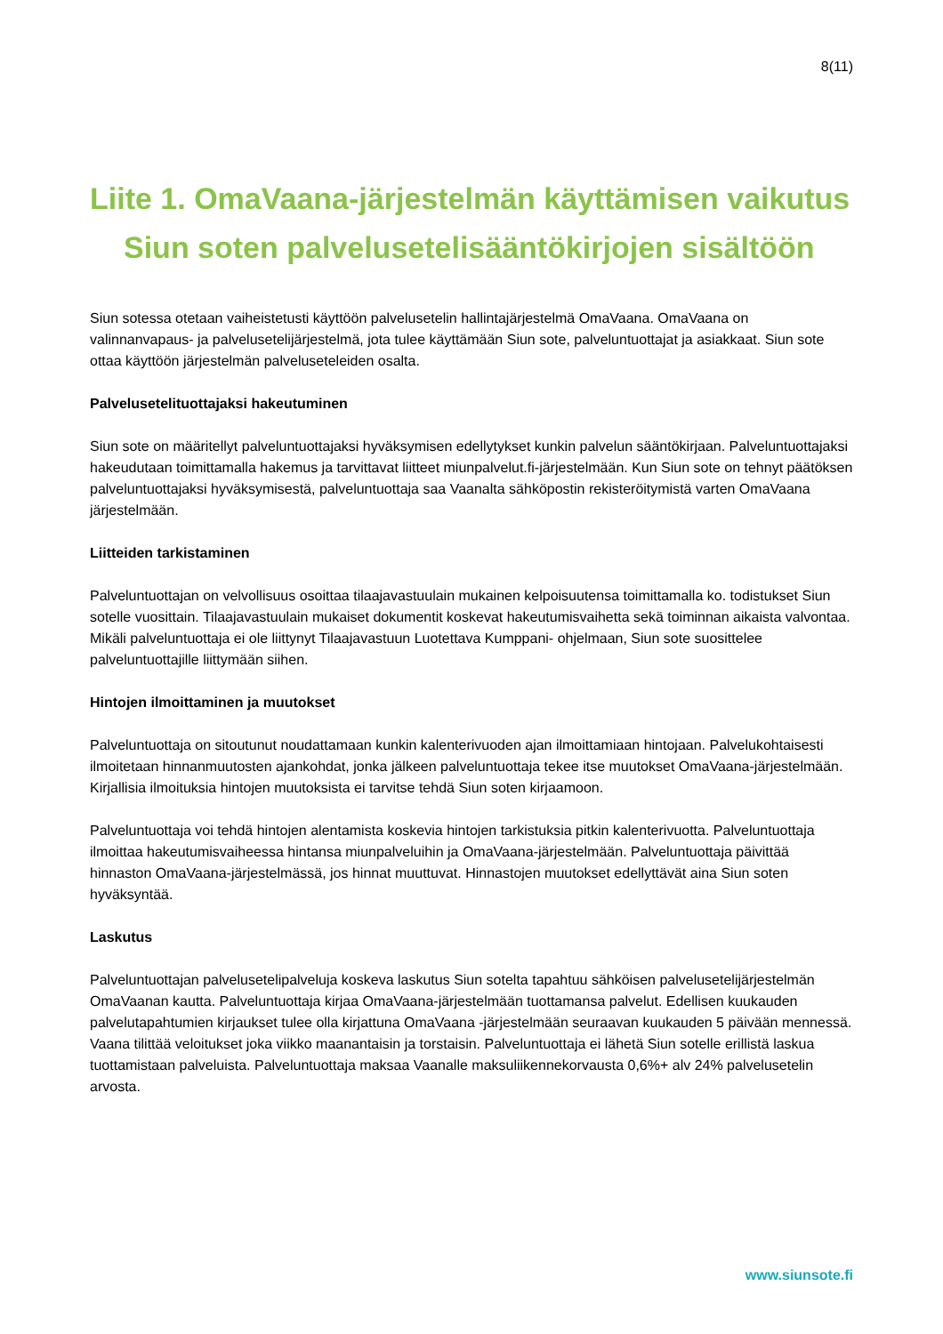8(11)
Liite 1. OmaVaana-järjestelmän käyttämisen vaikutus Siun soten palvelusetelisääntökirjojen sisältöön
Siun sotessa otetaan vaiheistetusti käyttöön palvelusetelin hallintajärjestelmä OmaVaana. OmaVaana on valinnanvapaus- ja palvelusetelijärjestelmä, jota tulee käyttämään Siun sote, palveluntuottajat ja asiakkaat. Siun sote ottaa käyttöön järjestelmän palveluseteleiden osalta.
Palvelusetelituottajaksi hakeutuminen
Siun sote on määritellyt palveluntuottajaksi hyväksymisen edellytykset kunkin palvelun sääntökirjaan. Palveluntuottajaksi hakeudutaan toimittamalla hakemus ja tarvittavat liitteet miunpalvelut.fi-järjestelmään. Kun Siun sote on tehnyt päätöksen palveluntuottajaksi hyväksymisestä, palveluntuottaja saa Vaanalta sähköpostin rekisteröitymistä varten OmaVaana järjestelmään.
Liitteiden tarkistaminen
Palveluntuottajan on velvollisuus osoittaa tilaajavastuulain mukainen kelpoisuutensa toimittamalla ko. todistukset Siun sotelle vuosittain. Tilaajavastuulain mukaiset dokumentit koskevat hakeutumisvaihetta sekä toiminnan aikaista valvontaa. Mikäli palveluntuottaja ei ole liittynyt Tilaajavastuun Luotettava Kumppani- ohjelmaan, Siun sote suosittelee palveluntuottajille liittymään siihen.
Hintojen ilmoittaminen ja muutokset
Palveluntuottaja on sitoutunut noudattamaan kunkin kalenterivuoden ajan ilmoittamiaan hintojaan. Palvelukohtaisesti ilmoitetaan hinnanmuutosten ajankohdat, jonka jälkeen palveluntuottaja tekee itse muutokset OmaVaana-järjestelmään. Kirjallisia ilmoituksia hintojen muutoksista ei tarvitse tehdä Siun soten kirjaamoon.
Palveluntuottaja voi tehdä hintojen alentamista koskevia hintojen tarkistuksia pitkin kalenterivuotta. Palveluntuottaja ilmoittaa hakeutumisvaiheessa hintansa miunpalveluihin ja OmaVaana-järjestelmään. Palveluntuottaja päivittää hinnaston OmaVaana-järjestelmässä, jos hinnat muuttuvat. Hinnastojen muutokset edellyttävät aina Siun soten hyväksyntää.
Laskutus
Palveluntuottajan palvelusetelipalveluja koskeva laskutus Siun sotelta tapahtuu sähköisen palvelusetelijärjestelmän OmaVaanan kautta. Palveluntuottaja kirjaa OmaVaana-järjestelmään tuottamansa palvelut. Edellisen kuukauden palvelutapahtumien kirjaukset tulee olla kirjattuna OmaVaana -järjestelmään seuraavan kuukauden 5 päivään mennessä. Vaana tilittää veloitukset joka viikko maanantaisin ja torstaisin. Palveluntuottaja ei lähetä Siun sotelle erillistä laskua tuottamistaan palveluista. Palveluntuottaja maksaa Vaanalle maksuliikennekorvausta 0,6%+ alv 24% palvelusetelin arvosta.
www.siunsote.fi